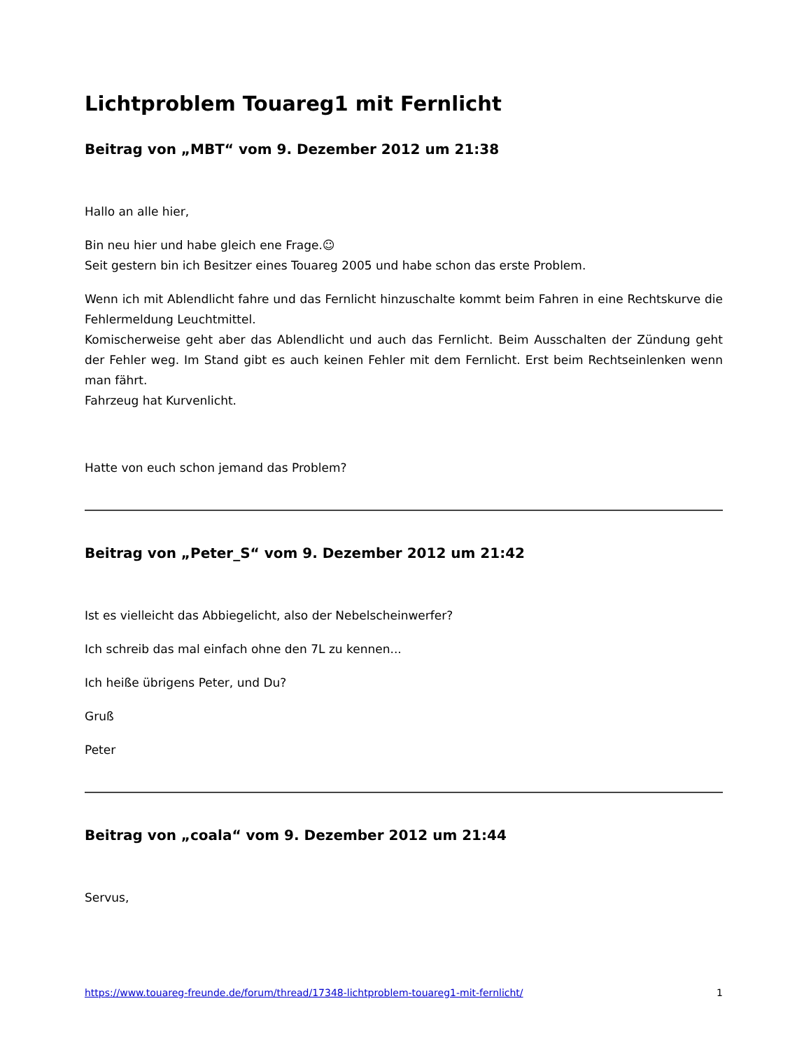Lichtproblem Touareg1 mit Fernlicht
Beitrag von „MBT“ vom 9. Dezember 2012 um 21:38
Hallo an alle hier,
Bin neu hier und habe gleich ene Frage.☺
Seit gestern bin ich Besitzer eines Touareg 2005 und habe schon das erste Problem.
Wenn ich mit Ablendlicht fahre und das Fernlicht hinzuschalte kommt beim Fahren in eine Rechtskurve die Fehlermeldung Leuchtmittel.
Komischerweise geht aber das Ablendlicht und auch das Fernlicht. Beim Ausschalten der Zündung geht der Fehler weg. Im Stand gibt es auch keinen Fehler mit dem Fernlicht. Erst beim Rechtseinlenken wenn man fährt.
Fahrzeug hat Kurvenlicht.
Hatte von euch schon jemand das Problem?
Beitrag von „Peter_S“ vom 9. Dezember 2012 um 21:42
Ist es vielleicht das Abbiegelicht, also der Nebelscheinwerfer?
Ich schreib das mal einfach ohne den 7L zu kennen...
Ich heiße übrigens Peter, und Du?
Gruß
Peter
Beitrag von „coala“ vom 9. Dezember 2012 um 21:44
Servus,
https://www.touareg-freunde.de/forum/thread/17348-lichtproblem-touareg1-mit-fernlicht/ 1